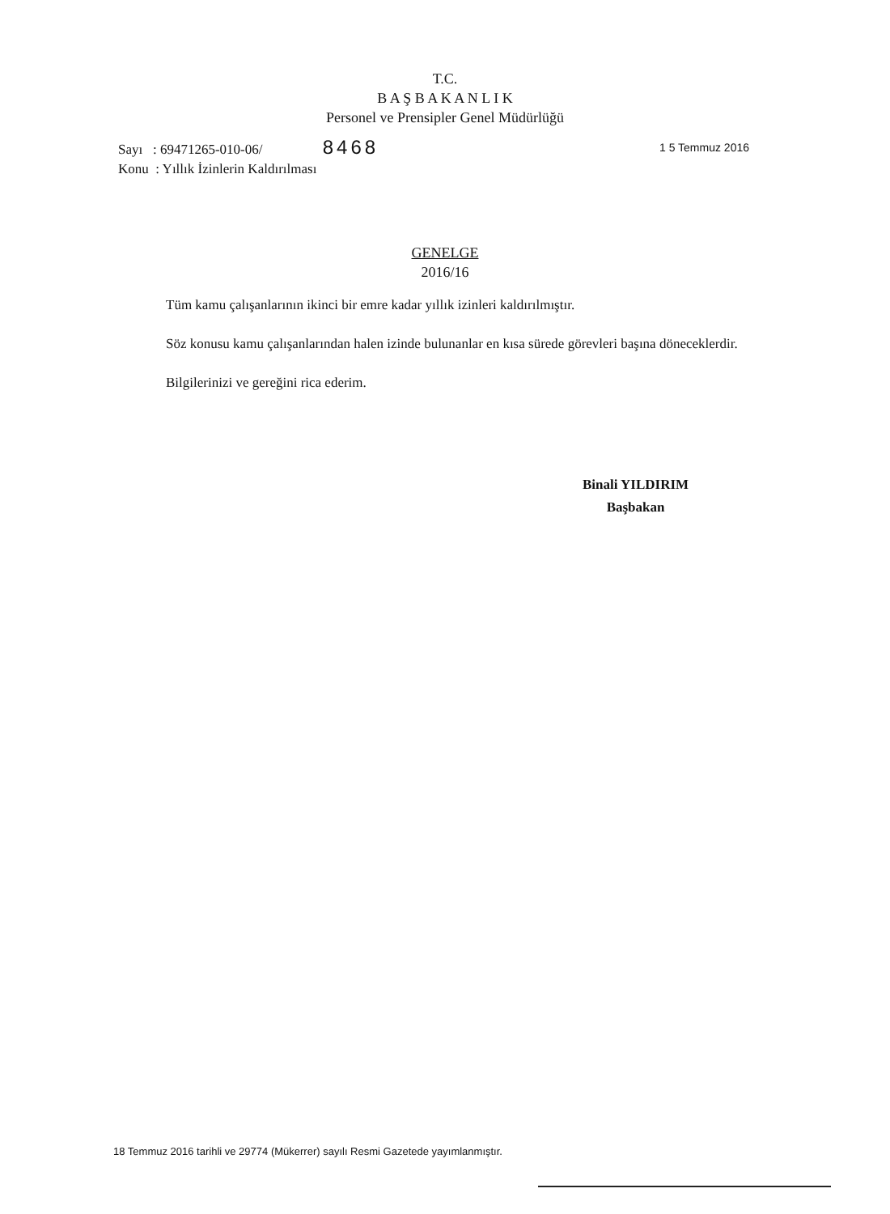T.C.
B A Ş B A K A N L I K
Personel ve Prensipler Genel Müdürlüğü
1 5 Temmuz 2016 Sayı : 69471265-010-06/ 8468
Konu : Yıllık İzinlerin Kaldırılması
GENELGE
2016/16
Tüm kamu çalışanlarının ikinci bir emre kadar yıllık izinleri kaldırılmıştır.
Söz konusu kamu çalışanlarından halen izinde bulunanlar en kısa sürede görevleri başına döneceklerdir.
Bilgilerinizi ve gereğini rica ederim.
Binali YILDIRIM
Başbakan
18 Temmuz 2016 tarihli ve 29774 (Mükerrer) sayılı Resmi Gazetede yayımlanmıştır.